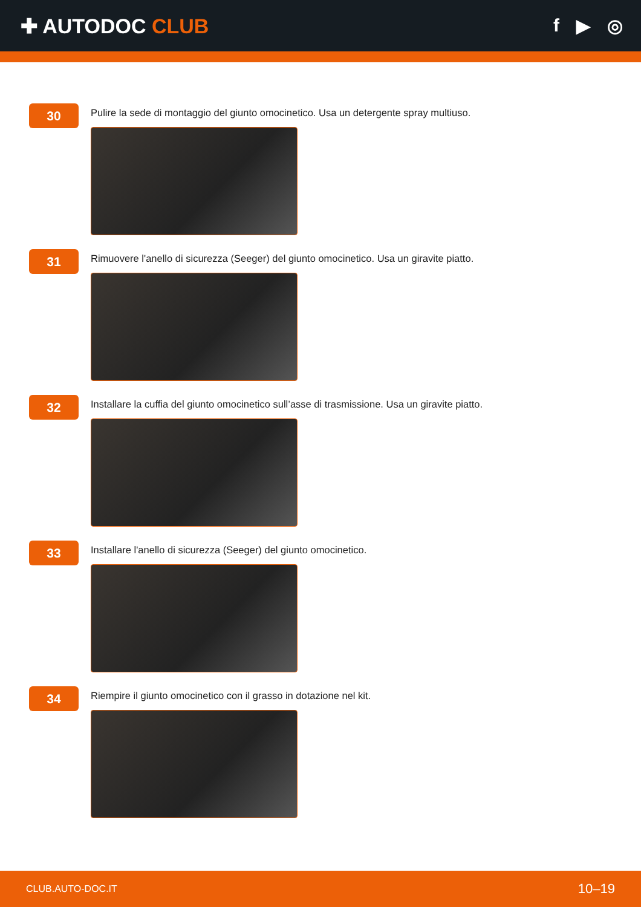✚ AUTODOC CLUB f ▶ ◎
30
Pulire la sede di montaggio del giunto omocinetico. Usa un detergente spray multiuso.
31
Rimuovere l'anello di sicurezza (Seeger) del giunto omocinetico. Usa un giravite piatto.
32
Installare la cuffia del giunto omocinetico sull’asse di trasmissione. Usa un giravite piatto.
33
Installare l'anello di sicurezza (Seeger) del giunto omocinetico.
34
Riempire il giunto omocinetico con il grasso in dotazione nel kit.
CLUB.AUTO-DOC.IT 10–19